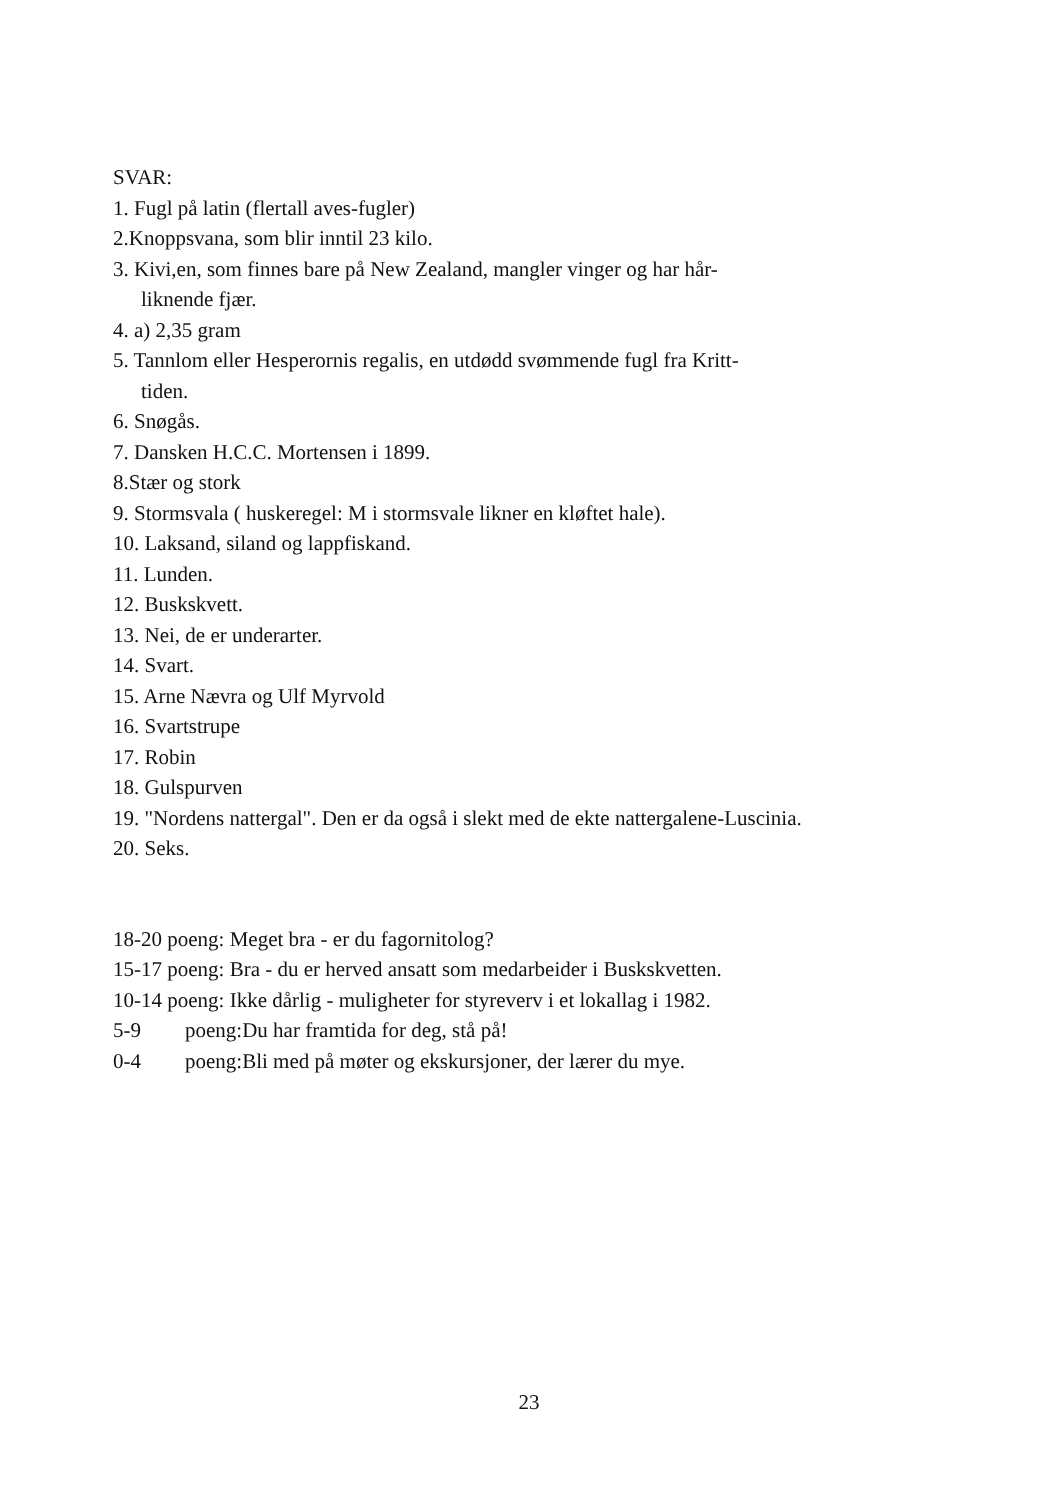SVAR:
1. Fugl på latin (flertall aves-fugler)
2.Knoppsvana, som blir inntil 23 kilo.
3. Kivi,en, som finnes bare på New Zealand, mangler vinger og har hår-
liknende fjær.
4. a) 2,35 gram
5. Tannlom eller Hesperornis regalis, en utdødd svømmende fugl fra Kritt-
tiden.
6. Snøgås.
7. Dansken H.C.C. Mortensen i 1899.
8.Stær og stork
9. Stormsvala ( huskeregel: M i stormsvale likner en kløftet hale).
10. Laksand, siland og lappfiskand.
11. Lunden.
12. Buskskvett.
13. Nei, de er underarter.
14. Svart.
15. Arne Nævra og Ulf Myrvold
16. Svartstrupe
17. Robin
18. Gulspurven
19. "Nordens nattergal". Den er da også i slekt med de ekte nattergalene-Luscinia.
20. Seks.
18-20 poeng: Meget bra - er du fagornitolog?
15-17 poeng: Bra - du er herved ansatt som medarbeider i Buskskvetten.
10-14 poeng: Ikke dårlig - muligheter for styreverv i et lokallag i 1982.
5-9 poeng:Du har framtida for deg, stå på!
0-4 poeng:Bli med på møter og ekskursjoner, der lærer du mye.
23